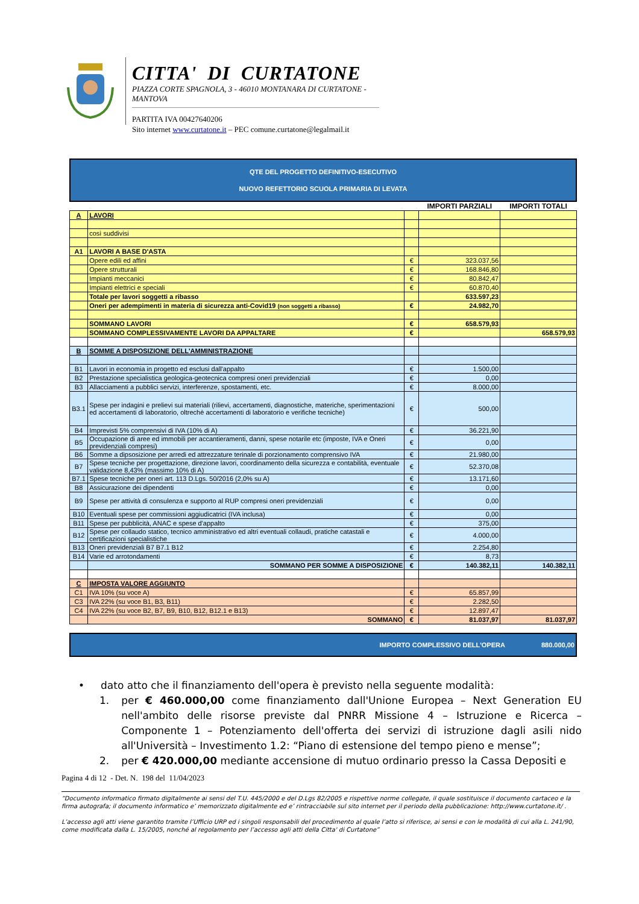CITTA' DI CURTATONE
PIAZZA CORTE SPAGNOLA, 3 - 46010 MONTANARA DI CURTATONE - MANTOVA
PARTITA IVA 00427640206
Sito internet www.curtatone.it – PEC comune.curtatone@legalmail.it
QTE DEL PROGETTO DEFINITIVO-ESECUTIVO
NUOVO REFETTORIO SCUOLA PRIMARIA DI LEVATA
| | | | IMPORTI PARZIALI | IMPORTI TOTALI |
| A | LAVORI | | | |
| | così suddivisi | | | |
| A1 | LAVORI A BASE D'ASTA | | | |
| | Opere edili ed affini | € | 323.037,56 | |
| | Opere strutturali | € | 168.846,80 | |
| | Impianti meccanici | € | 80.842,47 | |
| | Impianti elettrici e speciali | € | 60.870,40 | |
| | Totale per lavori soggetti a ribasso | | 633.597,23 | |
| | Oneri per adempimenti in materia di sicurezza anti-Covid19 (non soggetti a ribasso) | € | 24.982,70 | |
| | SOMMANO LAVORI | € | 658.579,93 | |
| | SOMMANO COMPLESSIVAMENTE LAVORI DA APPALTARE | € | | 658.579,93 |
| B | SOMME A DISPOSIZIONE DELL'AMMINISTRAZIONE | | | |
| B1 | Lavori in economia in progetto ed esclusi dall'appalto | € | 1.500,00 | |
| B2 | Prestazione specialistica geologica-geotecnica compresi oneri previdenziali | € | 0,00 | |
| B3 | Allacciamenti a pubblici servizi, interferenze, spostamenti, etc. | € | 8.000,00 | |
| B3.1 | Spese per indagini e prelievi sui materiali (rilievi, accertamenti, diagnostiche, materiche, sperimentazioni ed accertamenti di laboratorio, oltrechè accertamenti di laboratorio e verifiche tecniche) | € | 500,00 | |
| B4 | Imprevisti 5% comprensivi di IVA (10% di A) | € | 36.221,90 | |
| B5 | Occupazione di aree ed immobili per accantieramenti, danni, spese notarile etc (imposte, IVA e Oneri previdenziali compresi) | € | 0,00 | |
| B6 | Somme a dipsosizione per arredi ed attrezzature terinale di porzionamento comprensivo IVA | € | 21.980,00 | |
| B7 | Spese tecniche per progettazione, direzione lavori, coordinamento della sicurezza e contabilità, eventuale validazione 8,43% (massimo 10% di A) | € | 52.370,08 | |
| B7.1 | Spese tecniche per oneri art. 113 D.Lgs. 50/2016 (2,0% su A) | € | 13.171,60 | |
| B8 | Assicurazione dei dipendenti | € | 0,00 | |
| B9 | Spese per attività di consulenza e supporto al RUP compresi oneri previdenziali | € | 0,00 | |
| B10 | Eventuali spese per commissioni aggiudicatrici (IVA inclusa) | € | 0,00 | |
| B11 | Spese per pubblicità, ANAC e spese d'appalto | € | 375,00 | |
| B12 | Spese per collaudo statico, tecnico amministrativo ed altri eventuali collaudi, pratiche catastali e certificazioni specialistiche | € | 4.000,00 | |
| B13 | Oneri previdenziali B7 B7.1 B12 | € | 2.254,80 | |
| B14 | Varie ed arrotondamenti | € | 8,73 | |
| | SOMMANO PER SOMME A DISPOSIZIONE | € | 140.382,11 | 140.382,11 |
| C | IMPOSTA VALORE AGGIUNTO | | | |
| C1 | IVA 10% (su voce A) | € | 65.857,99 | |
| C3 | IVA 22% (su voce B1, B3, B11) | € | 2.282,50 | |
| C4 | IVA 22% (su voce B2, B7, B9, B10, B12, B12.1 e B13) | € | 12.897,47 | |
| | SOMMANO | € | 81.037,97 | 81.037,97 |
IMPORTO COMPLESSIVO DELL'OPERA 880.000,00
• dato atto che il finanziamento dell'opera è previsto nella seguente modalità:
1. per € 460.000,00 come finanziamento dall'Unione Europea – Next Generation EU nell'ambito delle risorse previste dal PNRR Missione 4 – Istruzione e Ricerca – Componente 1 – Potenziamento dell'offerta dei servizi di istruzione dagli asili nido all'Università – Investimento 1.2: “Piano di estensione del tempo pieno e mense”;
2. per € 420.000,00 mediante accensione di mutuo ordinario presso la Cassa Depositi e
Pagina 4 di 12 - Det. N. 198 del 11/04/2023
“Documento informatico firmato digitalmente ai sensi del T.U. 445/2000 e del D.Lgs 82/2005 e rispettive norme collegate, il quale sostituisce il documento cartaceo e la firma autografa; il documento informatico e’ memorizzato digitalmente ed e’ rintracciabile sul sito internet per il periodo della pubblicazione: http://www.curtatone.it/ .
L’accesso agli atti viene garantito tramite l’Ufficio URP ed i singoli responsabili del procedimento al quale l’atto si riferisce, ai sensi e con le modalità di cui alla L. 241/90, come modificata dalla L. 15/2005, nonché al regolamento per l’accesso agli atti della Citta' di Curtatone”